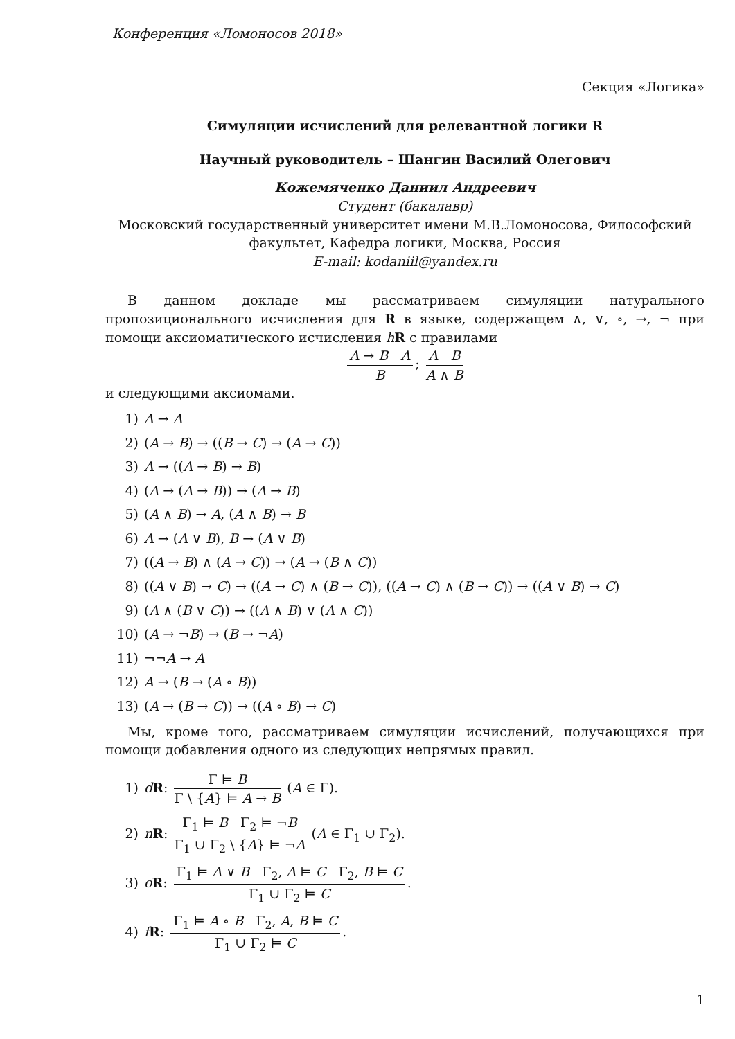Конференция «Ломоносов 2018»
Секция «Логика»
Симуляции исчислений для релевантной логики R
Научный руководитель – Шангин Василий Олегович
Кожемяченко Даниил Андреевич
Студент (бакалавр)
Московский государственный университет имени М.В.Ломоносова, Философский факультет, Кафедра логики, Москва, Россия
E-mail: kodaniil@yandex.ru
В данном докладе мы рассматриваем симуляции натурального пропозиционального исчисления для R в языке, содержащем ∧, ∨, ∘, →, ¬ при помощи аксиоматического исчисления hR с правилами
A → B A B; A B A ∧ B
и следующими аксиомами.
1) A → A
2) (A → B) → ((B → C) → (A → C))
3) A → ((A → B) → B)
4) (A → (A → B)) → (A → B)
5) (A ∧ B) → A, (A ∧ B) → B
6) A → (A ∨ B), B → (A ∨ B)
7) ((A → B) ∧ (A → C)) → (A → (B ∧ C))
8) ((A ∨ B) → C) → ((A → C) ∧ (B → C)), ((A → C) ∧ (B → C)) → ((A ∨ B) → C)
9) (A ∧ (B ∨ C)) → ((A ∧ B) ∨ (A ∧ C))
10) (A → ¬B) → (B → ¬A)
11) ¬¬A → A
12) A → (B → (A ∘ B))
13) (A → (B → C)) → ((A ∘ B) → C)
Мы, кроме того, рассматриваем симуляции исчислений, получающихся при помощи добавления одного из следующих непрямых правил.
1) dR: Γ ⊨ B Γ \ {A} ⊨ A → B (A ∈ Γ).
2) nR: Γ<sub>1</sub> ⊨ B Γ<sub>2</sub> ⊨ ¬B Γ<sub>1</sub> ∪ Γ<sub>2</sub> \ {A} ⊨ ¬A (A ∈ Γ<sub>1</sub> ∪ Γ<sub>2</sub>).
3) oR: Γ<sub>1</sub> ⊨ A ∨ B Γ<sub>2</sub>, A ⊨ C Γ<sub>2</sub>, B ⊨ C Γ<sub>1</sub> ∪ Γ<sub>2</sub> ⊨ C.
4) fR: Γ<sub>1</sub> ⊨ A ∘ B Γ<sub>2</sub>, A, B ⊨ C Γ<sub>1</sub> ∪ Γ<sub>2</sub> ⊨ C.
1